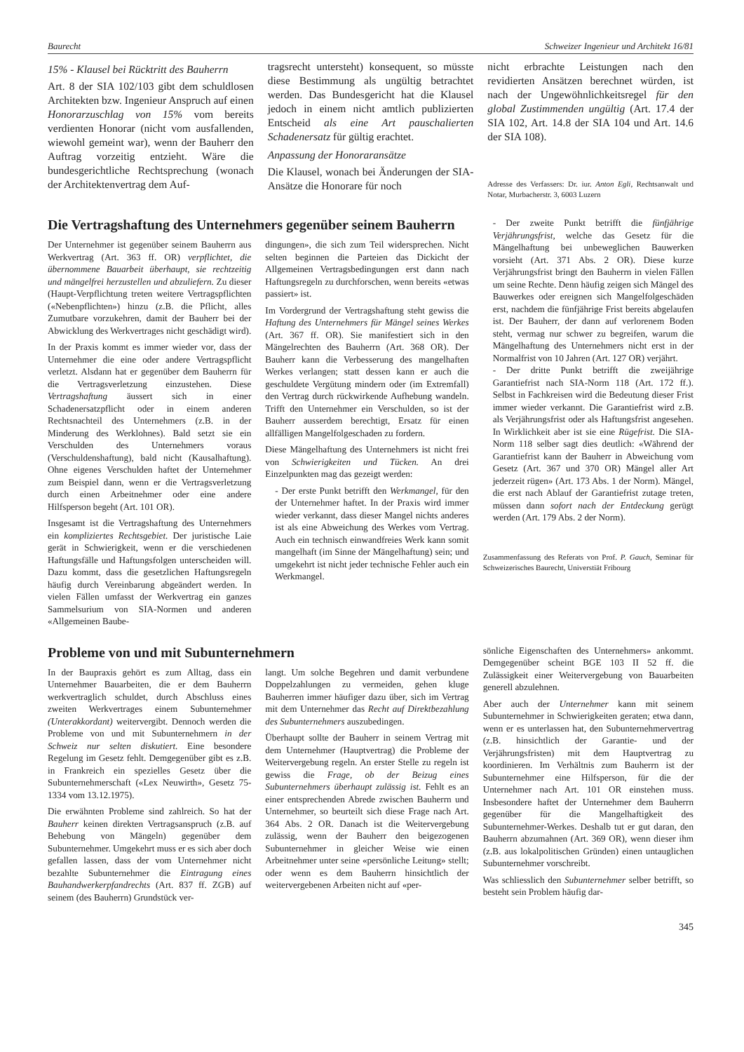Baurecht Schweizer Ingenieur und Architekt 16/81
15% - Klausel bei Rücktritt des Bauherrn
Art. 8 der SIA 102/103 gibt dem schuldlosen Architekten bzw. Ingenieur Anspruch auf einen Honorarzuschlag von 15% vom bereits verdienten Honorar (nicht vom ausfallenden, wiewohl gemeint war), wenn der Bauherr den Auftrag vorzeitig entzieht. Wäre die bundesgerichtliche Rechtsprechung (wonach der Architektenvertrag dem Auf-
tragsrecht untersteht) konsequent, so müsste diese Bestimmung als ungültig betrachtet werden. Das Bundesgericht hat die Klausel jedoch in einem nicht amtlich publizierten Entscheid als eine Art pauschalierten Schadenersatz für gültig erachtet.
Anpassung der Honoraransätze
Die Klausel, wonach bei Änderungen der SIA-Ansätze die Honorare für noch
nicht erbrachte Leistungen nach den revidierten Ansätzen berechnet würden, ist nach der Ungewöhnlichkeitsregel für den global Zustimmenden ungültig (Art. 17.4 der SIA 102, Art. 14.8 der SIA 104 und Art. 14.6 der SIA 108).
Adresse des Verfassers: Dr. iur. Anton Egli, Rechtsanwalt und Notar, Murbacherstr. 3, 6003 Luzern
Die Vertragshaftung des Unternehmers gegenüber seinem Bauherrn
Der Unternehmer ist gegenüber seinem Bauherrn aus Werkvertrag (Art. 363 ff. OR) verpflichtet, die übernommene Bauarbeit überhaupt, sie rechtzeitig und mängelfrei herzustellen und abzuliefern. Zu dieser (Haupt-Verpflichtung treten weitere Vertragspflichten («Nebenpflichten») hinzu (z.B. die Pflicht, alles Zumutbare vorzukehren, damit der Bauherr bei der Abwicklung des Werkvertrages nicht geschädigt wird).
In der Praxis kommt es immer wieder vor, dass der Unternehmer die eine oder andere Vertragspflicht verletzt. Alsdann hat er gegenüber dem Bauherrn für die Vertragsverletzung einzustehen. Diese Vertragshaftung äussert sich in einer Schadenersatzpflicht oder in einem anderen Rechtsnachteil des Unternehmers (z.B. in der Minderung des Werklohnes). Bald setzt sie ein Verschulden des Unternehmers voraus (Verschuldenshaftung), bald nicht (Kausalhaftung). Ohne eigenes Verschulden haftet der Unternehmer zum Beispiel dann, wenn er die Vertragsverletzung durch einen Arbeitnehmer oder eine andere Hilfsperson begeht (Art. 101 OR).
Insgesamt ist die Vertragshaftung des Unternehmers ein kompliziertes Rechtsgebiet. Der juristische Laie gerät in Schwierigkeit, wenn er die verschiedenen Haftungsfälle und Haftungsfolgen unterscheiden will. Dazu kommt, dass die gesetzlichen Haftungsregeln häufig durch Vereinbarung abgeändert werden. In vielen Fällen umfasst der Werkvertrag ein ganzes Sammelsurium von SIA-Normen und anderen «Allgemeinen Baube-
dingungen», die sich zum Teil widersprechen. Nicht selten beginnen die Parteien das Dickicht der Allgemeinen Vertragsbedingungen erst dann nach Haftungsregeln zu durchforschen, wenn bereits «etwas passiert» ist.
Im Vordergrund der Vertragshaftung steht gewiss die Haftung des Unternehmers für Mängel seines Werkes (Art. 367 ff. OR). Sie manifestiert sich in den Mängelrechten des Bauherrn (Art. 368 OR). Der Bauherr kann die Verbesserung des mangelhaften Werkes verlangen; statt dessen kann er auch die geschuldete Vergütung mindern oder (im Extremfall) den Vertrag durch rückwirkende Aufhebung wandeln. Trifft den Unternehmer ein Verschulden, so ist der Bauherr ausserdem berechtigt, Ersatz für einen allfälligen Mangelfolgeschaden zu fordern.
Diese Mängelhaftung des Unternehmers ist nicht frei von Schwierigkeiten und Tücken. An drei Einzelpunkten mag das gezeigt werden:
- Der erste Punkt betrifft den Werkmangel, für den der Unternehmer haftet. In der Praxis wird immer wieder verkannt, dass dieser Mangel nichts anderes ist als eine Abweichung des Werkes vom Vertrag. Auch ein technisch einwandfreies Werk kann somit mangelhaft (im Sinne der Mängelhaftung) sein; und umgekehrt ist nicht jeder technische Fehler auch ein Werkmangel.
- Der zweite Punkt betrifft die fünfjährige Verjährungsfrist, welche das Gesetz für die Mängelhaftung bei unbeweglichen Bauwerken vorsieht (Art. 371 Abs. 2 OR). Diese kurze Verjährungsfrist bringt den Bauherrn in vielen Fällen um seine Rechte. Denn häufig zeigen sich Mängel des Bauwerkes oder ereignen sich Mangelfolgeschäden erst, nachdem die fünfjährige Frist bereits abgelaufen ist. Der Bauherr, der dann auf verlorenem Boden steht, vermag nur schwer zu begreifen, warum die Mängelhaftung des Unternehmers nicht erst in der Normalfrist von 10 Jahren (Art. 127 OR) verjährt.
- Der dritte Punkt betrifft die zweijährige Garantiefrist nach SIA-Norm 118 (Art. 172 ff.). Selbst in Fachkreisen wird die Bedeutung dieser Frist immer wieder verkannt. Die Garantiefrist wird z.B. als Verjährungsfrist oder als Haftungsfrist angesehen. In Wirklichkeit aber ist sie eine Rügefrist. Die SIA-Norm 118 selber sagt dies deutlich: «Während der Garantiefrist kann der Bauherr in Abweichung vom Gesetz (Art. 367 und 370 OR) Mängel aller Art jederzeit rügen» (Art. 173 Abs. 1 der Norm). Mängel, die erst nach Ablauf der Garantiefrist zutage treten, müssen dann sofort nach der Entdeckung gerügt werden (Art. 179 Abs. 2 der Norm).
Zusammenfassung des Referats von Prof. P. Gauch, Seminar für Schweizerisches Baurecht, Universtiät Fribourg
Probleme von und mit Subunternehmern
In der Baupraxis gehört es zum Alltag, dass ein Unternehmer Bauarbeiten, die er dem Bauherrn werkvertraglich schuldet, durch Abschluss eines zweiten Werkvertrages einem Subunternehmer (Unterakkordant) weitervergibt. Dennoch werden die Probleme von und mit Subunternehmern in der Schweiz nur selten diskutiert. Eine besondere Regelung im Gesetz fehlt. Demgegenüber gibt es z.B. in Frankreich ein spezielles Gesetz über die Subunternehmerschaft («Lex Neuwirth», Gesetz 75-1334 vom 13.12.1975).
Die erwähnten Probleme sind zahlreich. So hat der Bauherr keinen direkten Vertragsanspruch (z.B. auf Behebung von Mängeln) gegenüber dem Subunternehmer. Umgekehrt muss er es sich aber doch gefallen lassen, dass der vom Unternehmer nicht bezahlte Subunternehmer die Eintragung eines Bauhandwerkerpfandrechts (Art. 837 ff. ZGB) auf seinem (des Bauherrn) Grundstück ver-
langt. Um solche Begehren und damit verbundene Doppelzahlungen zu vermeiden, gehen kluge Bauherren immer häufiger dazu über, sich im Vertrag mit dem Unternehmer das Recht auf Direktbezahlung des Subunternehmers auszubedingen.
Überhaupt sollte der Bauherr in seinem Vertrag mit dem Unternehmer (Hauptvertrag) die Probleme der Weitervergebung regeln. An erster Stelle zu regeln ist gewiss die Frage, ob der Beizug eines Subunternehmers überhaupt zulässig ist. Fehlt es an einer entsprechenden Abrede zwischen Bauherrn und Unternehmer, so beurteilt sich diese Frage nach Art. 364 Abs. 2 OR. Danach ist die Weitervergebung zulässig, wenn der Bauherr den beigezogenen Subunternehmer in gleicher Weise wie einen Arbeitnehmer unter seine «persönliche Leitung» stellt; oder wenn es dem Bauherrn hinsichtlich der weitervergebenen Arbeiten nicht auf «per-
sönliche Eigenschaften des Unternehmers» ankommt. Demgegenüber scheint BGE 103 II 52 ff. die Zulässigkeit einer Weitervergebung von Bauarbeiten generell abzulehnen.
Aber auch der Unternehmer kann mit seinem Subunternehmer in Schwierigkeiten geraten; etwa dann, wenn er es unterlassen hat, den Subunternehmervertrag (z.B. hinsichtlich der Garantie- und der Verjährungsfristen) mit dem Hauptvertrag zu koordinieren. Im Verhältnis zum Bauherrn ist der Subunternehmer eine Hilfsperson, für die der Unternehmer nach Art. 101 OR einstehen muss. Insbesondere haftet der Unternehmer dem Bauherrn gegenüber für die Mangelhaftigkeit des Subunternehmer-Werkes. Deshalb tut er gut daran, den Bauherrn abzumahnen (Art. 369 OR), wenn dieser ihm (z.B. aus lokalpolitischen Gründen) einen untauglichen Subunternehmer vorschreibt.
Was schliesslich den Subunternehmer selber betrifft, so besteht sein Problem häufig dar-
345